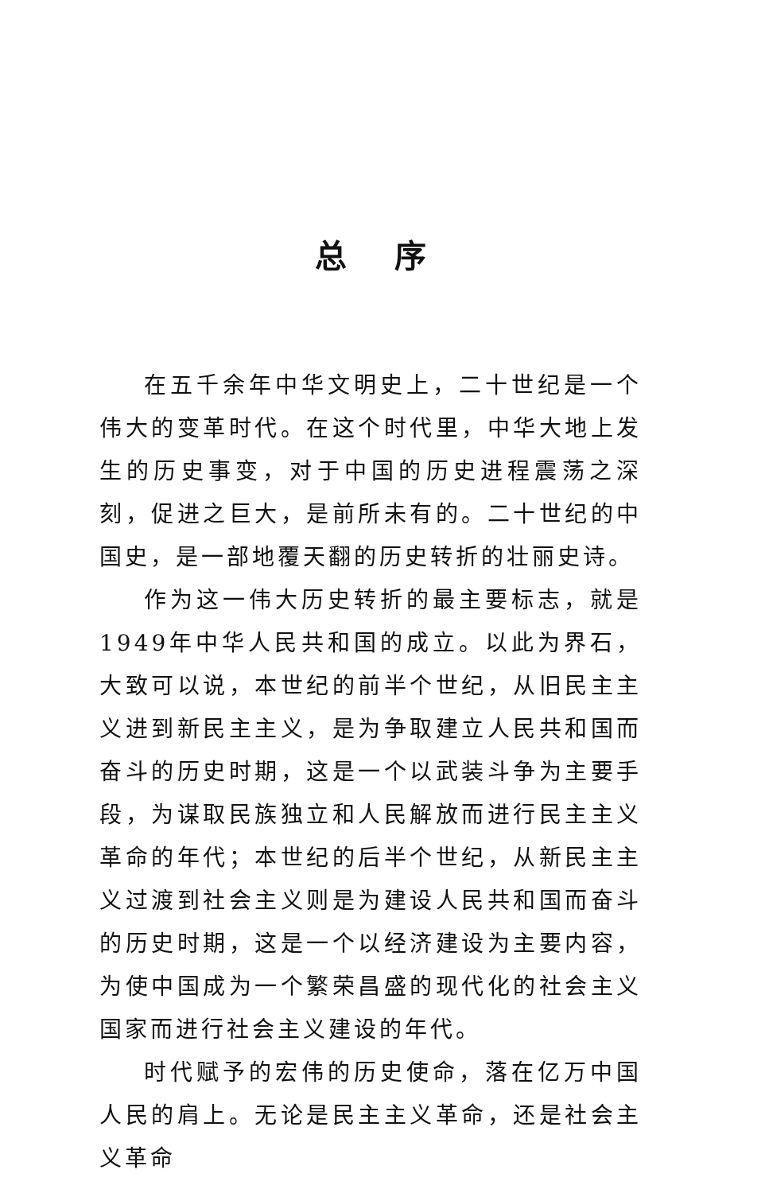总序
在五千余年中华文明史上，二十世纪是一个伟大的变革时代。在这个时代里，中华大地上发生的历史事变，对于中国的历史进程震荡之深刻，促进之巨大，是前所未有的。二十世纪的中国史，是一部地覆天翻的历史转折的壮丽史诗。
作为这一伟大历史转折的最主要标志，就是1949年中华人民共和国的成立。以此为界石，大致可以说，本世纪的前半个世纪，从旧民主主义进到新民主主义，是为争取建立人民共和国而奋斗的历史时期，这是一个以武装斗争为主要手段，为谋取民族独立和人民解放而进行民主主义革命的年代；本世纪的后半个世纪，从新民主主义过渡到社会主义则是为建设人民共和国而奋斗的历史时期，这是一个以经济建设为主要内容，为使中国成为一个繁荣昌盛的现代化的社会主义国家而进行社会主义建设的年代。
时代赋予的宏伟的历史使命，落在亿万中国人民的肩上。无论是民主主义革命，还是社会主义革命